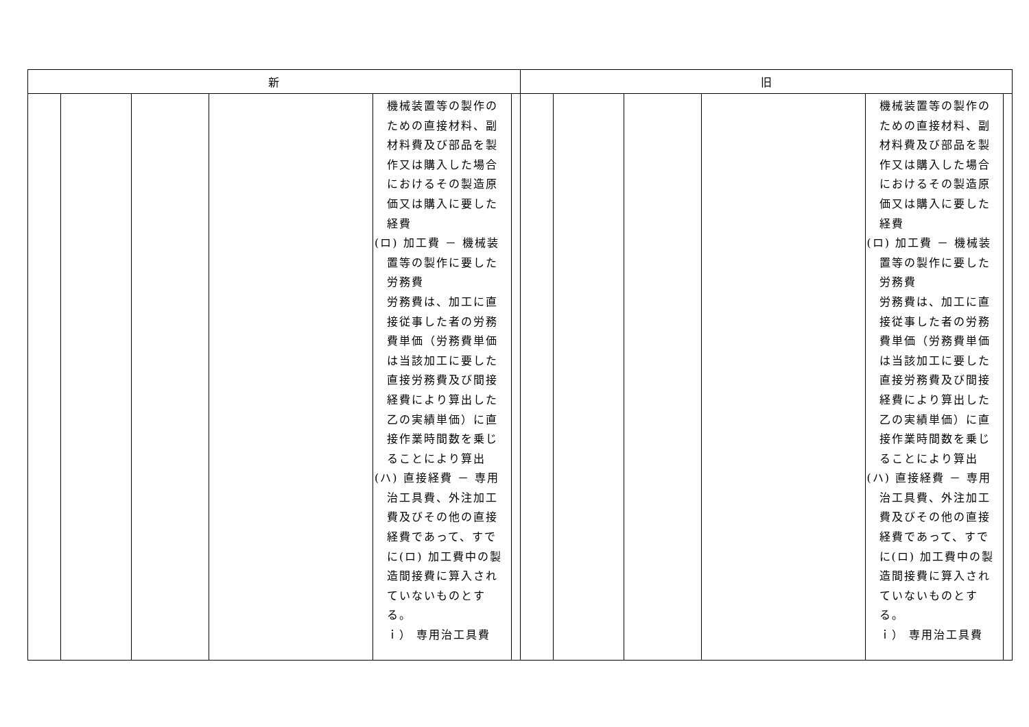| 新 | 旧 |
| --- | --- |
| / / / / / 機械装置等の製作のための直接材料、副材料費及び部品を製作又は購入した場合におけるその製造原価又は購入に要した経費 (ロ) 加工費 － 機械装置等の製作に要した労務費 労務費は、加工に直接従事した者の労務費単価（労務費単価は当該加工に要した直接労務費及び間接経費により算出した乙の実績単価）に直接作業時間数を乗じることにより算出 (ハ) 直接経費 － 専用治工具費、外注加工費及びその他の直接経費であって、すでに(ロ) 加工費中の製造間接費に算入されていないものとする。 ｉ） 専用治工具費 / / | / / / / / 機械装置等の製作のための直接材料、副材料費及び部品を製作又は購入した場合におけるその製造原価又は購入に要した経費 (ロ) 加工費 － 機械装置等の製作に要した労務費 労務費は、加工に直接従事した者の労務費単価（労務費単価は当該加工に要した直接労務費及び間接経費により算出した乙の実績単価）に直接作業時間数を乗じることにより算出 (ハ) 直接経費 － 専用治工具費、外注加工費及びその他の直接経費であって、すでに(ロ) 加工費中の製造間接費に算入されていないものとする。 ｉ） 専用治工具費 / / |